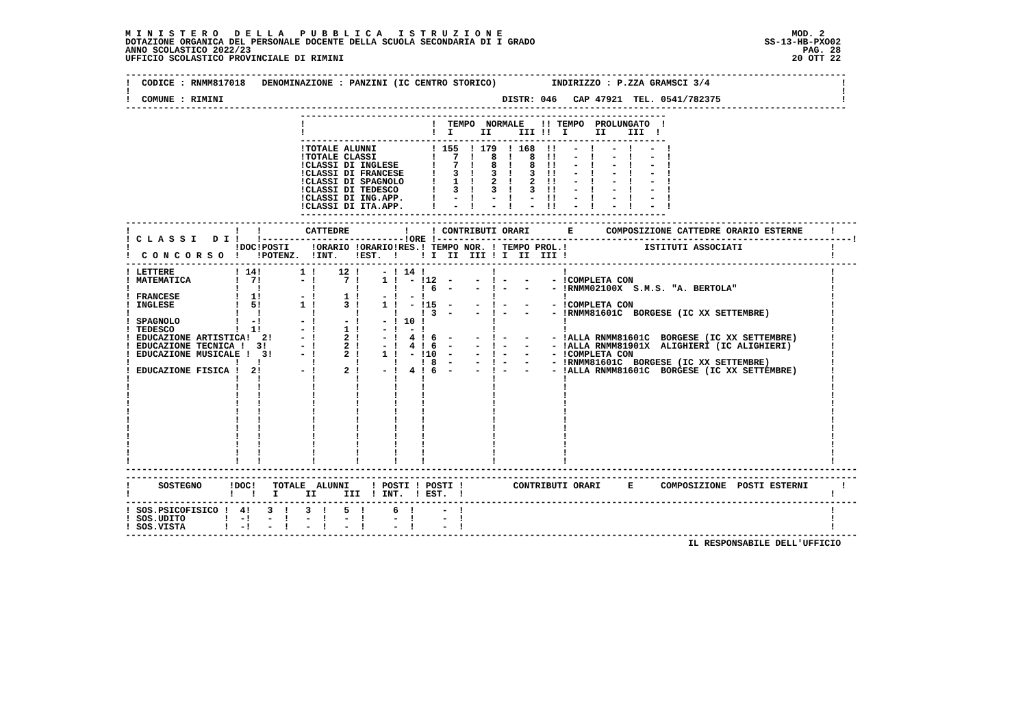M I N I S T E R O   D E L L A   P U B B L I C A   I S T R U Z I O N E                                                     MOD. 2
DOTAZIONE ORGANICA DEL PERSONALE DOCENTE DELLA SCUOLA SECONDARIA DI I GRADO                                          SS-13-HB-PXO02
ANNO SCOLASTICO 2022/23                                                                                                     PAG. 28
UFFICIO SCOLASTICO PROVINCIALE DI RIMINI                                                                                  20 OTT 22

------------------------------------------------------------------------------------------------------------------------------------
!  CODICE : RNMM817018   DENOMINAZIONE : PANZINI (IC CENTRO STORICO)          INDIRIZZO : P.ZZA GRAMSCI 3/4                        !
!                                                                                                                                  !
!  COMUNE : RIMINI                                                   DISTR: 046   CAP 47921  TEL. 0541/782375                      !
------------------------------------------------------------------------------------------------------------------------------------
                                -------------------------------------------------------------------
                                !                       !  TEMPO  NORMALE   !! TEMPO  PROLUNGATO  !
                                !                       !  I     II     III !!  I     II    III  !
                                -------------------------------------------------------------------
                                !TOTALE ALUNNI          ! 155  ! 179  ! 168  !!   -  !   -  !   -  !
                                !TOTALE CLASSI          !   7  !   8  !   8  !!   -  !   -  !   -  !
                                !CLASSI DI INGLESE      !   7  !   8  !   8  !!   -  !   -  !   -  !
                                !CLASSI DI FRANCESE     !   3  !   3  !   3  !!   -  !   -  !   -  !
                                !CLASSI DI SPAGNOLO     !   1  !   2  !   2  !!   -  !   -  !   -  !
                                !CLASSI DI TEDESCO      !   3  !   3  !   3  !!   -  !   -  !   -  !
                                !CLASSI DI ING.APP.     !   -  !   -  !   -  !!   -  !   -  !   -  !
                                !CLASSI DI ITA.APP.     !   -  !   -  !   -  !!   -  !   -  !   -  !
                                -------------------------------------------------------------------
--------------------------------------------------------------------------------------------------------------------------------------
!                   !   !        CATTEDRE          !    ! CONTRIBUTI ORARI       E      COMPOSIZIONE CATTEDRE ORARIO ESTERNE     !
! C L A S S I   D I !   !--------------------------!ORE !----------------------------------------------------------------------------!
!                   !DOC!POSTI    !ORARIO !ORARIO!RES.! TEMPO NOR. ! TEMPO PROL.!              ISTITUTI ASSOCIATI                !
!  C O N C O R S O  !   !POTENZ.  !INT.   !EST.  !    ! I  II  III ! I  II  III !                                                !
--------------------------------------------------------------------------------------------------------------------------------------
! LETTERE           ! 14!       1 !    12 !    - ! 14 !            !            !                                                !
! MATEMATICA        !  7!       - !     7 !    1 !  - !12  -    -  ! -   -    - !COMPLETA CON                                    !
!                   !   !         !       !      !    ! 6  -    -  ! -   -    - !RNMM02100X  S.M.S. "A. BERTOLA"                 !
! FRANCESE          !  1!       - !     1 !    - !  - !            !            !                                                !
! INGLESE           !  5!       1 !     3 !    1 !  - !15  -    -  ! -   -    - !COMPLETA CON                                    !
!                   !   !         !       !      !    ! 3  -    -  ! -   -    - !RNMM81601C  BORGESE (IC XX SETTEMBRE)           !
! SPAGNOLO          !  -!       - !     - !    - ! 10 !            !            !                                                !
! TEDESCO           !  1!       - !     1 !    - !  - !            !            !                                                !
! EDUCAZIONE ARTISTICA!  2!     - !     2 !    - !  4 ! 6  -    -  ! -   -    - !ALLA RNMM81601C  BORGESE (IC XX SETTEMBRE)      !
! EDUCAZIONE TECNICA !  3!      - !     2 !    - !  4 ! 6  -    -  ! -   -    - !ALLA RNMM81901X  ALIGHIERI (IC ALIGHIERI)       !
! EDUCAZIONE MUSICALE !  3!     - !     2 !    1 !  - !10  -    -  ! -   -    - !COMPLETA CON                                    !
!                   !   !         !       !      !    ! 8  -    -  ! -   -    - !RNMM81601C  BORGESE (IC XX SETTEMBRE)           !
! EDUCAZIONE FISICA !  2!       - !     2 !    - !  4 ! 6  -    -  ! -   -    - !ALLA RNMM81601C  BORGESE (IC XX SETTEMBRE)      !
!                   !   !         !       !      !    !            !            !                                                !
!                   !   !         !       !      !    !            !            !                                                !
!                   !   !         !       !      !    !            !            !                                                !
!                   !   !         !       !      !    !            !            !                                                !
!                   !   !         !       !      !    !            !            !                                                !
!                   !   !         !       !      !    !            !            !                                                !
!                   !   !         !       !      !    !            !            !                                                !
!                   !   !         !       !      !    !            !            !                                                !
!                   !   !         !       !      !    !            !            !                                                !
!                   !   !         !       !      !    !            !            !                                                !
!                   !   !         !       !      !    !            !            !                                                !
--------------------------------------------------------------------------------------------------------------------------------------
--------------------------------------------------------------------------------------------------------------------------------------
!     SOSTEGNO     !DOC!   TOTALE  ALUNNI    ! POSTI ! POSTI !         CONTRIBUTI ORARI     E     COMPOSIZIONE  POSTI ESTERNI      !
!                  !   !   I     II     III  ! INT.  ! EST.  !                                                                   !
--------------------------------------------------------------------------------------------------------------------------------------
! SOS.PSICOFISICO !  4!   3  !   3  !   5  !     6  !     -  !                                                                   !
! SOS.UDITO       !  -!   -  !   -  !   -  !     -  !     -  !                                                                   !
! SOS.VISTA       !  -!   -  !   -  !   -  !     -  !     -  !                                                                   !
--------------------------------------------------------------------------------------------------------------------------------------
                                                                                                       IL RESPONSABILE DELL'UFFICIO